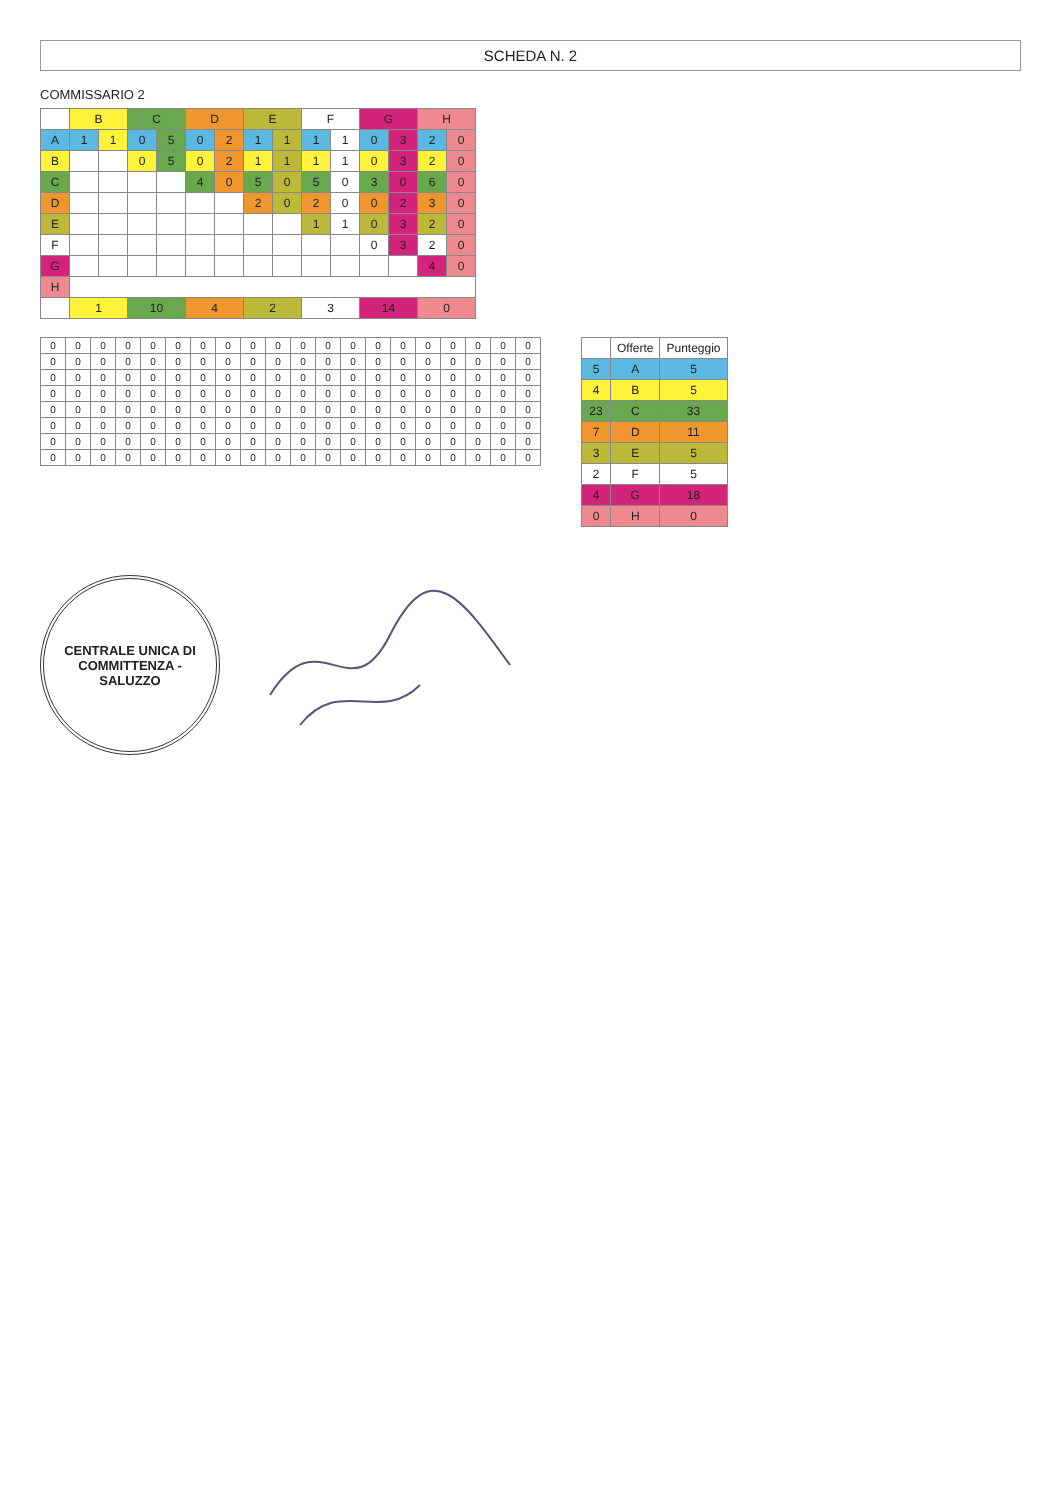SCHEDA N. 2
COMMISSARIO 2
| | B | | C | | D | | E | | F | | G | | H | |
| --- | --- | --- | --- | --- | --- | --- | --- | --- | --- | --- | --- | --- | --- | --- |
| A | 1 | 1 | 0 | 5 | 0 | 2 | 1 | 1 | 1 | 1 | 0 | 3 | 2 | 0 |
| B | | | 0 | 5 | 0 | 2 | 1 | 1 | 1 | 1 | 0 | 3 | 2 | 0 |
| C | | | | | 4 | 0 | 5 | 0 | 5 | 0 | 3 | 0 | 6 | 0 |
| D | | | | | | | 2 | 0 | 2 | 0 | 0 | 2 | 3 | 0 |
| E | | | | | | | | | 1 | 1 | 0 | 3 | 2 | 0 |
| F | | | | | | | | | | | 0 | 3 | 2 | 0 |
| G | | | | | | | | | | | | | 4 | 0 |
| H | | | | | | | | | | | | | | |
| | 1 | | 10 | | 4 | | 2 | | 3 | | 14 | | 0 | |
| 0 | 0 | 0 | 0 | 0 | 0 | 0 | 0 | 0 | 0 | 0 | 0 | 0 | 0 | 0 | 0 | 0 | 0 | 0 | 0 |
| 0 | 0 | 0 | 0 | 0 | 0 | 0 | 0 | 0 | 0 | 0 | 0 | 0 | 0 | 0 | 0 | 0 | 0 | 0 | 0 |
| 0 | 0 | 0 | 0 | 0 | 0 | 0 | 0 | 0 | 0 | 0 | 0 | 0 | 0 | 0 | 0 | 0 | 0 | 0 | 0 |
| 0 | 0 | 0 | 0 | 0 | 0 | 0 | 0 | 0 | 0 | 0 | 0 | 0 | 0 | 0 | 0 | 0 | 0 | 0 | 0 |
| 0 | 0 | 0 | 0 | 0 | 0 | 0 | 0 | 0 | 0 | 0 | 0 | 0 | 0 | 0 | 0 | 0 | 0 | 0 | 0 |
| 0 | 0 | 0 | 0 | 0 | 0 | 0 | 0 | 0 | 0 | 0 | 0 | 0 | 0 | 0 | 0 | 0 | 0 | 0 | 0 |
| 0 | 0 | 0 | 0 | 0 | 0 | 0 | 0 | 0 | 0 | 0 | 0 | 0 | 0 | 0 | 0 | 0 | 0 | 0 | 0 |
| 0 | 0 | 0 | 0 | 0 | 0 | 0 | 0 | 0 | 0 | 0 | 0 | 0 | 0 | 0 | 0 | 0 | 0 | 0 | 0 |
| | Offerte | Punteggio |
| --- | --- | --- |
| 5 | A | 5 |
| 4 | B | 5 |
| 23 | C | 33 |
| 7 | D | 11 |
| 3 | E | 5 |
| 2 | F | 5 |
| 4 | G | 18 |
| 0 | H | 0 |
CENTRALE UNICA DI COMMITTENZA - SALUZZO